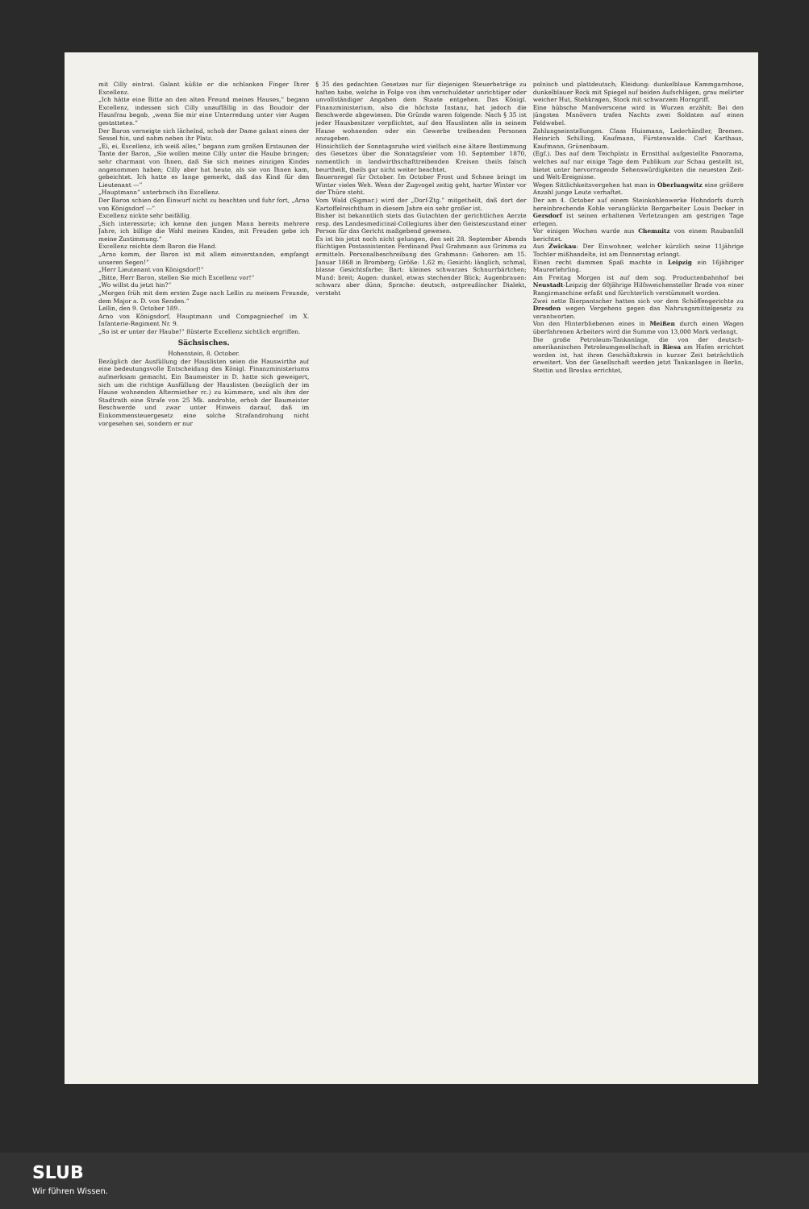mit Cilly eintrat. Galant küßte er die schlanken Finger Ihrer Excellenz.
„Ich hätte eine Bitte an den alten Freund meines Hauses,“ begann Excellenz, indessen sich Cilly unauffällig in das Boudoir der Hausfrau begab, „wenn Sie mir eine Unterredung unter vier Augen gestatteten.“
Der Baron verneigte sich lächelnd, schob der Dame galant einen der Sessel hin, und nahm neben ihr Platz.
„Ei, ei, Excellenz, ich weiß alles,“ begann zum großen Erstaunen der Tante der Baron, „Sie wollen meine Cilly unter die Haube bringen; sehr charmant von Ihnen, daß Sie sich meines einzigen Kindes angenommen haben; Cilly aber hat heute, als sie von Ihnen kam, gebeichtet. Ich hatte es lange gemerkt, daß das Kind für den Lieutenant —“
„Hauptmann“ unterbrach ihn Excellenz.
Der Baron schien den Einwurf nicht zu beachten und fuhr fort, „Arno von Königsdorf —“
Excellenz nickte sehr beifällig.
„Sich interessirte; ich kenne den jungen Mann bereits mehrere Jahre, ich billige die Wahl meines Kindes, mit Freuden gebe ich meine Zustimmung.“
Excellenz reichte dem Baron die Hand.
„Arno komm, der Baron ist mit allem einverstanden, empfangt unseren Segen!“
„Herr Lieutenant von Königsdorf!“
„Bitte, Herr Baron, stellen Sie mich Excellenz vor!“
„Wo willst du jetzt hin?“
„Morgen früh mit dem ersten Zuge nach Lellin zu meinem Freunde, dem Major a. D. von Senden.“
Lellin, den 9. October 189..
Arno von Königsdorf, Hauptmann und Compagniechef im X. Infanterie-Regiment Nr. 9.
„So ist er unter der Haube!“ flüsterte Excellenz sichtlich ergriffen.
Sächsisches.
Hohenstein, 8. October.
Bezüglich der Ausfüllung der Hauslisten seien die Hauswirthe auf eine bedeutungsvolle Entscheidung des Königl. Finanzministeriums aufmerksam gemacht. Ein Baumeister in D. hatte sich geweigert, sich um die richtige Ausfüllung der Hauslisten (bezüglich der im Hause wohnenden Aftermiether rc.) zu kümmern, und als ihm der Stadtrath eine Strafe von 25 Mk. androhte, erhob der Baumeister Beschwerde und zwar unter Hinweis darauf, daß im Einkommensteuergesetz eine solche Strafandrohung nicht vorgesehen sei, sondern er nur
§ 35 des gedachten Gesetzes nur für diejenigen Steuerbeträge zu haften habe, welche in Folge von ihm verschuldeter unrichtiger oder unvollständiger Angaben dem Staate entgehen. Das Königl. Finanzministerium, also die höchste Instanz, hat jedoch die Beschwerde abgewiesen. Die Gründe waren folgende: Nach § 35 ist jeder Hausbesitzer verpflichtet, auf den Hauslisten alle in seinem Hause wohnenden oder ein Gewerbe treibenden Personen anzugeben.
Hinsichtlich der Sonntagsruhe wird vielfach eine ältere Bestimmung des Gesetzes über die Sonntagsfeier vom 10. September 1870, namentlich in landwirthschafttreibenden Kreisen theils falsch beurtheilt, theils gar nicht weiter beachtet.
Bauernregel für October. Im October Frost und Schnee bringt im Winter vieles Weh. Wenn der Zugvogel zeitig geht, harter Winter vor der Thüre steht.
Vom Wald (Sigmar.) wird der „Dorf-Ztg.“ mitgetheilt, daß dort der Kartoffelreichthum in diesem Jahre ein sehr großer ist.
Bisher ist bekanntlich stets das Gutachten der gerichtlichen Aerzte resp. des Landesmedicinal-Collegiums über den Geisteszustand einer Person für das Gericht maßgebend gewesen.
Es ist bis jetzt noch nicht gelungen, den seit 28. September Abends flüchtigen Postassistenten Ferdinand Paul Grahmann aus Grimma zu ermitteln. Personalbeschreibung des Grahmann: Geboren: am 15. Januar 1868 in Bromberg; Größe: 1,62 m; Gesicht: länglich, schmal, blasse Gesichtsfarbe; Bart: kleines schwarzes Schnurrbärtchen; Mund: breit; Augen: dunkel, etwas stechender Blick; Augenbrauen: schwarz aber dünn; Sprache: deutsch, ostpreußischer Dialekt, versteht
polnisch und plattdeutsch; Kleidung: dunkelblaue Kammgarnhose, dunkelblauer Rock mit Spiegel auf beiden Aufschlägen, grau melirter weicher Hut, Stehkragen, Stock mit schwarzem Horngriff.
Eine hübsche Manöverscene wird in Wurzen erzählt: Bei den jüngsten Manövern trafen Nachts zwei Soldaten auf einen Feldwebel.
Zahlungseinstellungen. Claas Huismann, Lederhändler, Bremen. Heinrich Schilling, Kaufmann, Fürstenwalde. Carl Karthaus, Kaufmann, Grünenbaum.
(Egf.). Das auf dem Teichplatz in Ernstthal aufgestellte Panorama, welches auf nur einige Tage dem Publikum zur Schau gestellt ist, bietet unter hervorragende Sehenswürdigkeiten die neuesten Zeit- und Welt-Ereignisse.
Wegen Sittlichkeitsvergehen hat man in Oberlungwitz eine größere Anzahl junge Leute verhaftet.
Der am 4. October auf einem Steinkohlenwerke Hohndorfs durch hereinbrechende Kohle verunglückte Bergarbeiter Louis Decker in Gersdorf ist seinen erhaltenen Verletzungen am gestrigen Tage erlegen.
Vor einigen Wochen wurde aus Chemnitz von einem Raubanfall berichtet.
Aus Zwickau: Der Einwohner, welcher kürzlich seine 11jährige Tochter mißhandelte, ist am Donnerstag erlangt.
Einen recht dummen Spaß machte in Leipzig ein 16jähriger Maurerlehrling.
Am Freitag Morgen ist auf dem sog. Productenbahnhof bei Neustadt-Leipzig der 60jährige Hilfsweichensteller Brade von einer Rangirmaschine erfaßt und fürchterlich verstümmelt worden.
Zwei nette Bierpantscher hatten sich vor dem Schöffengerichte zu Dresden wegen Vergehens gegen das Nahrungsmittelgesetz zu verantworten.
Von den Hinterbliebenen eines in Meißen durch einen Wagen überfahrenen Arbeiters wird die Summe von 13,000 Mark verlangt.
Die große Petroleum-Tankanlage, die von der deutsch-amerikanischen Petroleumgesellschaft in Riesa am Hafen errichtet worden ist, hat ihren Geschäftskreis in kurzer Zeit beträchtlich erweitert. Von der Gesellschaft werden jetzt Tankanlagen in Berlin, Stettin und Breslau errichtet,
SLUB
Wir führen Wissen.